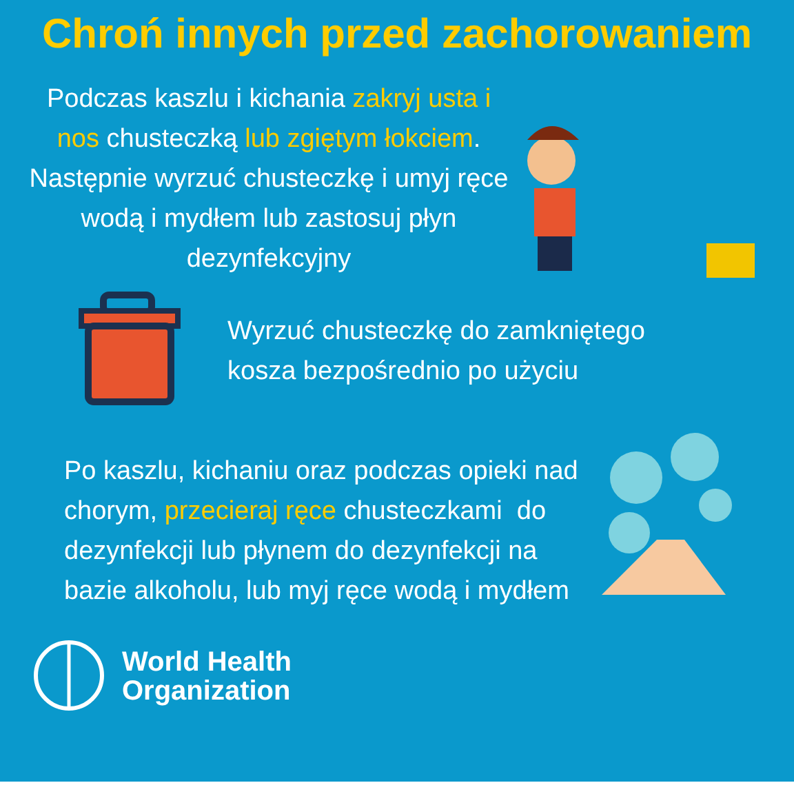Chroń innych przed zachorowaniem
Podczas kaszlu i kichania zakryj usta i nos chusteczką lub zgiętym łokciem. Następnie wyrzuć chusteczkę i umyj ręce wodą i mydłem lub zastosuj płyn dezynfekcyjny
Wyrzuć chusteczkę do zamkniętego
kosza bezpośrednio po użyciu
Po kaszlu, kichaniu oraz podczas opieki nad chorym, przecieraj ręce chusteczkami do dezynfekcji lub płynem do dezynfekcji na bazie alkoholu, lub myj ręce wodą i mydłem
World Health
Organization